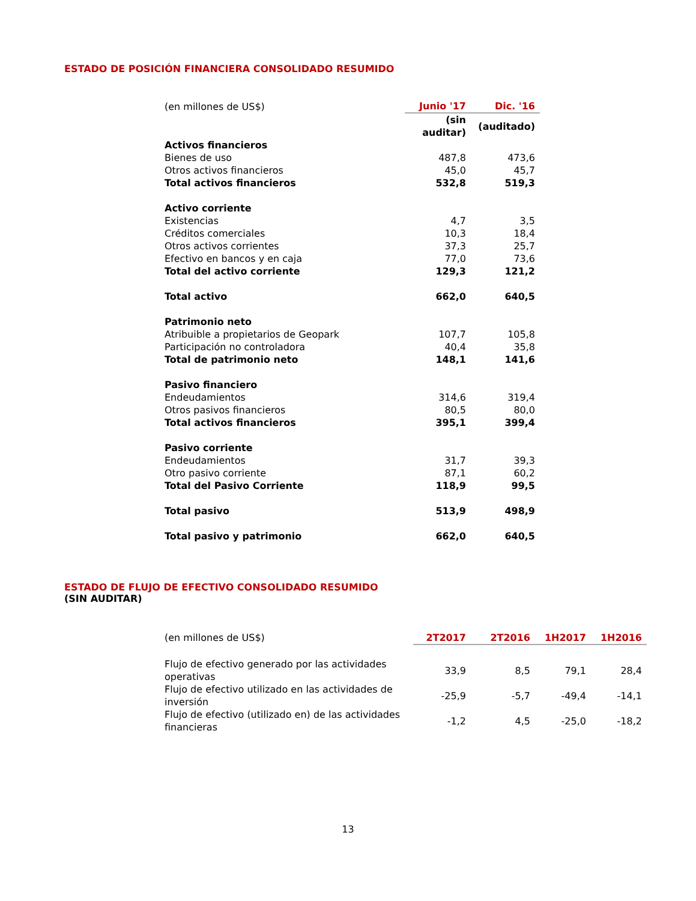ESTADO DE POSICIÓN FINANCIERA CONSOLIDADO RESUMIDO
| (en millones de US$) | Junio '17 | Dic. '16 | |
| | (sin auditar) | (auditado) | |
| Activos financieros | | | |
| Bienes de uso | 487,8 | 473,6 | |
| Otros activos financieros | 45,0 | 45,7 | |
| Total activos financieros | 532,8 | 519,3 | |
| Activo corriente | | | |
| Existencias | 4,7 | 3,5 | |
| Créditos comerciales | 10,3 | 18,4 | |
| Otros activos corrientes | 37,3 | 25,7 | |
| Efectivo en bancos y en caja | 77,0 | 73,6 | |
| Total del activo corriente | 129,3 | 121,2 | |
| Total activo | 662,0 | 640,5 | |
| Patrimonio neto | | | |
| Atribuible a propietarios de Geopark | 107,7 | 105,8 | |
| Participación no controladora | 40,4 | 35,8 | |
| Total de patrimonio neto | 148,1 | 141,6 | |
| Pasivo financiero | | | |
| Endeudamientos | 314,6 | 319,4 | |
| Otros pasivos financieros | 80,5 | 80,0 | |
| Total activos financieros | 395,1 | 399,4 | |
| Pasivo corriente | | | |
| Endeudamientos | 31,7 | 39,3 | |
| Otro pasivo corriente | 87,1 | 60,2 | |
| Total del Pasivo Corriente | 118,9 | 99,5 | |
| Total pasivo | 513,9 | 498,9 | |
| Total pasivo y patrimonio | 662,0 | 640,5 | |
ESTADO DE FLUJO DE EFECTIVO CONSOLIDADO RESUMIDO
(SIN AUDITAR)
| (en millones de US$) | 2T2017 | 2T2016 | 1H2017 | 1H2016 | |
| Flujo de efectivo generado por las actividades operativas | 33,9 | 8,5 | 79,1 | 28,4 | |
| Flujo de efectivo utilizado en las actividades de inversión | -25,9 | -5,7 | -49,4 | -14,1 | |
| Flujo de efectivo (utilizado en) de las actividades financieras | -1,2 | 4,5 | -25,0 | -18,2 | |
13